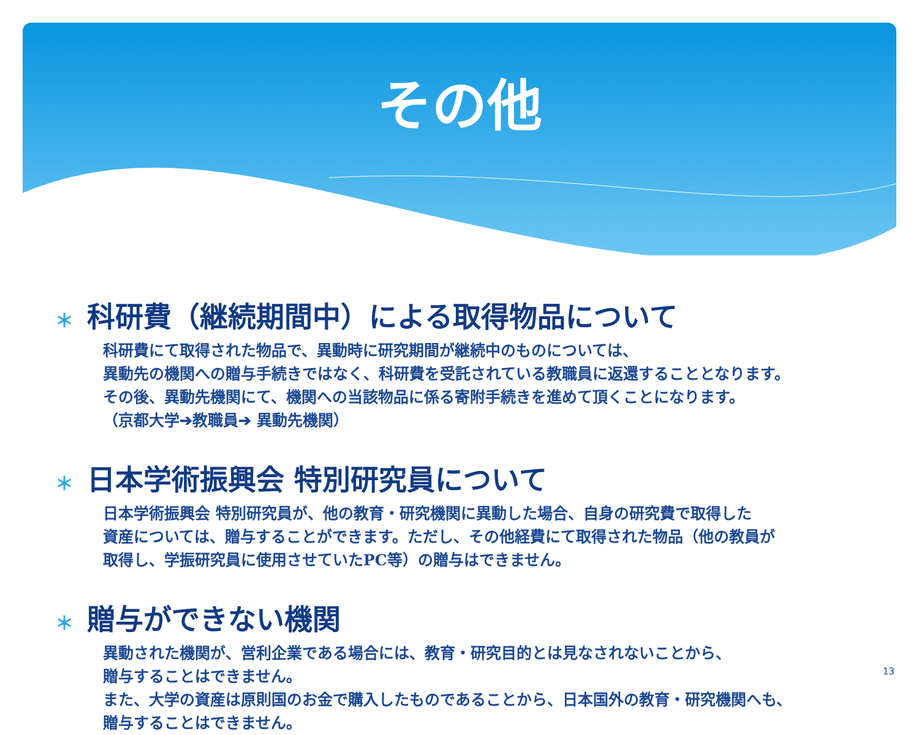その他
＊ 科研費（継続期間中）による取得物品について
科研費にて取得された物品で、異動時に研究期間が継続中のものについては、
異動先の機関への贈与手続きではなく、科研費を受託されている教職員に返還することとなります。
その後、異動先機関にて、機関への当該物品に係る寄附手続きを進めて頂くことになります。
（京都大学➔教職員➔ 異動先機関）
＊ 日本学術振興会 特別研究員について
日本学術振興会 特別研究員が、他の教育・研究機関に異動した場合、自身の研究費で取得した
資産については、贈与することができます。ただし、その他経費にて取得された物品（他の教員が
取得し、学振研究員に使用させていたPC等）の贈与はできません。
＊ 贈与ができない機関
異動された機関が、営利企業である場合には、教育・研究目的とは見なされないことから、
贈与することはできません。
また、大学の資産は原則国のお金で購入したものであることから、日本国外の教育・研究機関へも、
贈与することはできません。
13